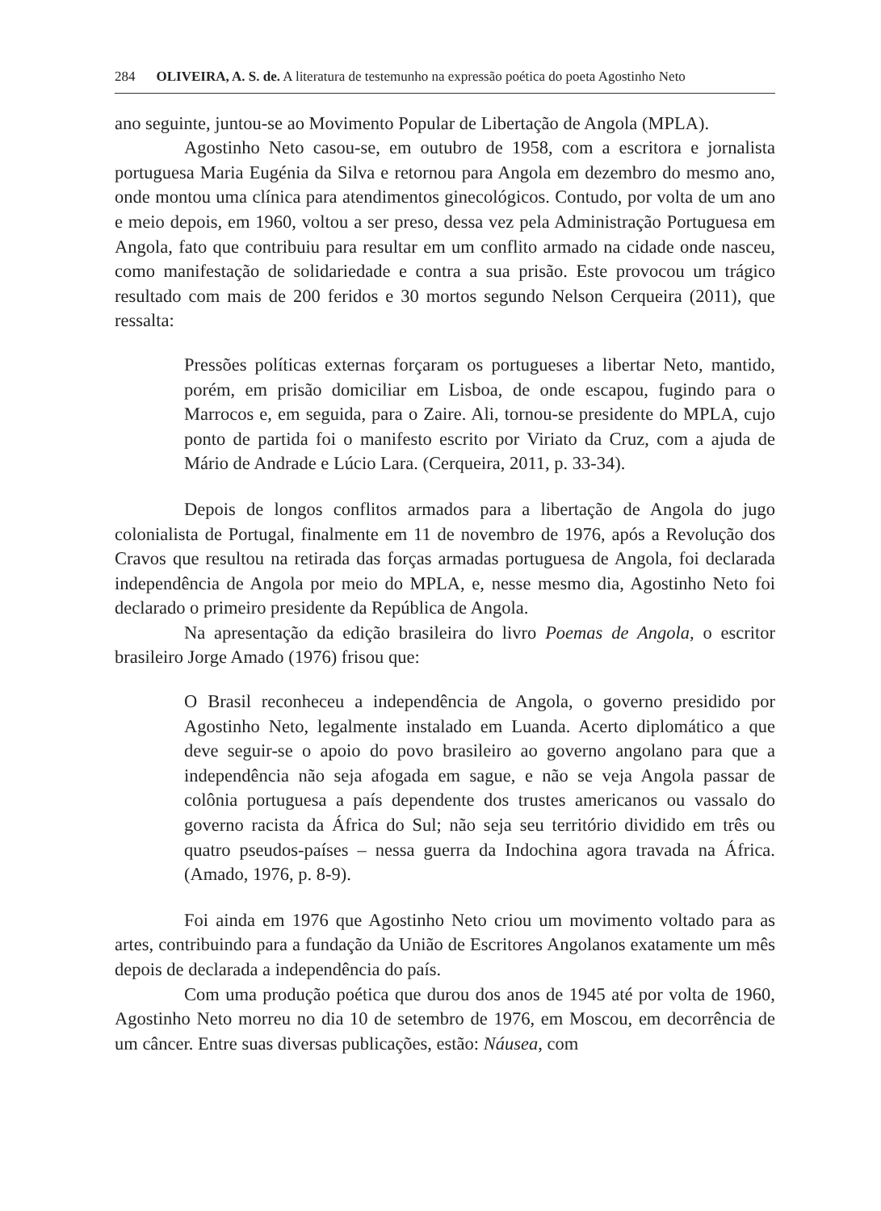284 OLIVEIRA, A. S. de. A literatura de testemunho na expressão poética do poeta Agostinho Neto
ano seguinte, juntou-se ao Movimento Popular de Libertação de Angola (MPLA).
Agostinho Neto casou-se, em outubro de 1958, com a escritora e jornalista portuguesa Maria Eugénia da Silva e retornou para Angola em dezembro do mesmo ano, onde montou uma clínica para atendimentos ginecológicos. Contudo, por volta de um ano e meio depois, em 1960, voltou a ser preso, dessa vez pela Administração Portuguesa em Angola, fato que contribuiu para resultar em um conflito armado na cidade onde nasceu, como manifestação de solidariedade e contra a sua prisão. Este provocou um trágico resultado com mais de 200 feridos e 30 mortos segundo Nelson Cerqueira (2011), que ressalta:
Pressões políticas externas forçaram os portugueses a libertar Neto, mantido, porém, em prisão domiciliar em Lisboa, de onde escapou, fugindo para o Marrocos e, em seguida, para o Zaire. Ali, tornou-se presidente do MPLA, cujo ponto de partida foi o manifesto escrito por Viriato da Cruz, com a ajuda de Mário de Andrade e Lúcio Lara. (Cerqueira, 2011, p. 33-34).
Depois de longos conflitos armados para a libertação de Angola do jugo colonialista de Portugal, finalmente em 11 de novembro de 1976, após a Revolução dos Cravos que resultou na retirada das forças armadas portuguesa de Angola, foi declarada independência de Angola por meio do MPLA, e, nesse mesmo dia, Agostinho Neto foi declarado o primeiro presidente da República de Angola.
Na apresentação da edição brasileira do livro Poemas de Angola, o escritor brasileiro Jorge Amado (1976) frisou que:
O Brasil reconheceu a independência de Angola, o governo presidido por Agostinho Neto, legalmente instalado em Luanda. Acerto diplomático a que deve seguir-se o apoio do povo brasileiro ao governo angolano para que a independência não seja afogada em sague, e não se veja Angola passar de colônia portuguesa a país dependente dos trustes americanos ou vassalo do governo racista da África do Sul; não seja seu território dividido em três ou quatro pseudos-países – nessa guerra da Indochina agora travada na África. (Amado, 1976, p. 8-9).
Foi ainda em 1976 que Agostinho Neto criou um movimento voltado para as artes, contribuindo para a fundação da União de Escritores Angolanos exatamente um mês depois de declarada a independência do país.
Com uma produção poética que durou dos anos de 1945 até por volta de 1960, Agostinho Neto morreu no dia 10 de setembro de 1976, em Moscou, em decorrência de um câncer. Entre suas diversas publicações, estão: Náusea, com